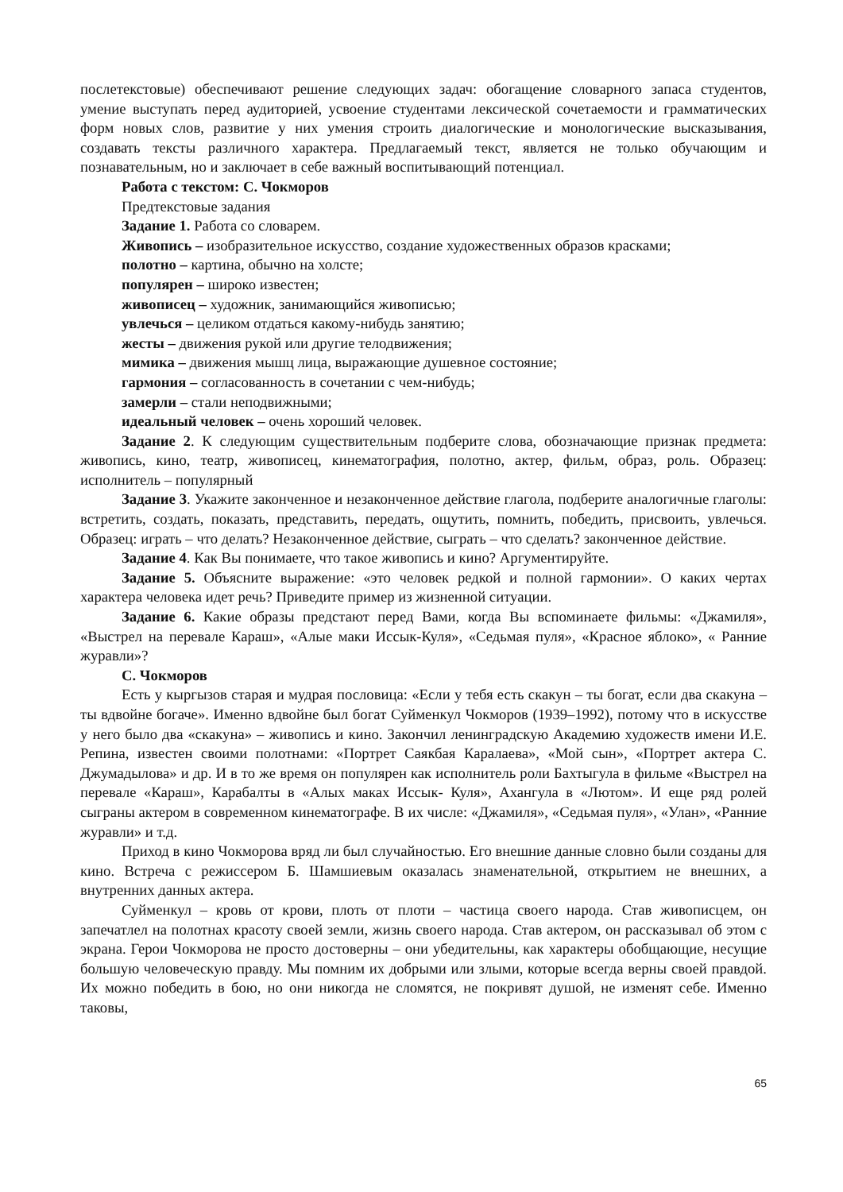послетекстовые) обеспечивают решение следующих задач: обогащение словарного запаса студентов, умение выступать перед аудиторией, усвоение студентами лексической сочетаемости и грамматических форм новых слов, развитие у них умения строить диалогические и монологические высказывания, создавать тексты различного характера. Предлагаемый текст, является не только обучающим и познавательным, но и заключает в себе важный воспитывающий потенциал.
Работа с текстом: С. Чокморов
Предтекстовые задания
Задание 1. Работа со словарем.
Живопись – изобразительное искусство, создание художественных образов красками;
полотно – картина, обычно на холсте;
популярен – широко известен;
живописец – художник, занимающийся живописью;
увлечься – целиком отдаться какому-нибудь занятию;
жесты – движения рукой или другие телодвижения;
мимика – движения мышц лица, выражающие душевное состояние;
гармония – согласованность в сочетании с чем-нибудь;
замерли – стали неподвижными;
идеальный человек – очень хороший человек.
Задание 2. К следующим существительным подберите слова, обозначающие признак предмета: живопись, кино, театр, живописец, кинематография, полотно, актер, фильм, образ, роль. Образец: исполнитель – популярный
Задание 3. Укажите законченное и незаконченное действие глагола, подберите аналогичные глаголы: встретить, создать, показать, представить, передать, ощутить, помнить, победить, присвоить, увлечься. Образец: играть – что делать? Незаконченное действие, сыграть – что сделать? законченное действие.
Задание 4. Как Вы понимаете, что такое живопись и кино? Аргументируйте.
Задание 5. Объясните выражение: «это человек редкой и полной гармонии». О каких чертах характера человека идет речь? Приведите пример из жизненной ситуации.
Задание 6. Какие образы предстают перед Вами, когда Вы вспоминаете фильмы: «Джамиля», «Выстрел на перевале Караш», «Алые маки Иссык-Куля», «Седьмая пуля», «Красное яблоко», « Ранние журавли»?
С. Чокморов
Есть у кыргызов старая и мудрая пословица: «Если у тебя есть скакун – ты богат, если два скакуна – ты вдвойне богаче». Именно вдвойне был богат Суйменкул Чокморов (1939–1992), потому что в искусстве у него было два «скакуна» – живопись и кино. Закончил ленинградскую Академию художеств имени И.Е. Репина, известен своими полотнами: «Портрет Саякбая Каралаева», «Мой сын», «Портрет актера С. Джумадылова» и др. И в то же время он популярен как исполнитель роли Бахтыгула в фильме «Выстрел на перевале «Караш», Карабалты в «Алых маках Иссык- Куля», Ахангула в «Лютом». И еще ряд ролей сыграны актером в современном кинематографе. В их числе: «Джамиля», «Седьмая пуля», «Улан», «Ранние журавли» и т.д.
Приход в кино Чокморова вряд ли был случайностью. Его внешние данные словно были созданы для кино. Встреча с режиссером Б. Шамшиевым оказалась знаменательной, открытием не внешних, а внутренних данных актера.
Суйменкул – кровь от крови, плоть от плоти – частица своего народа. Став живописцем, он запечатлел на полотнах красоту своей земли, жизнь своего народа. Став актером, он рассказывал об этом с экрана. Герои Чокморова не просто достоверны – они убедительны, как характеры обобщающие, несущие большую человеческую правду. Мы помним их добрыми или злыми, которые всегда верны своей правдой. Их можно победить в бою, но они никогда не сломятся, не покривят душой, не изменят себе. Именно таковы,
65